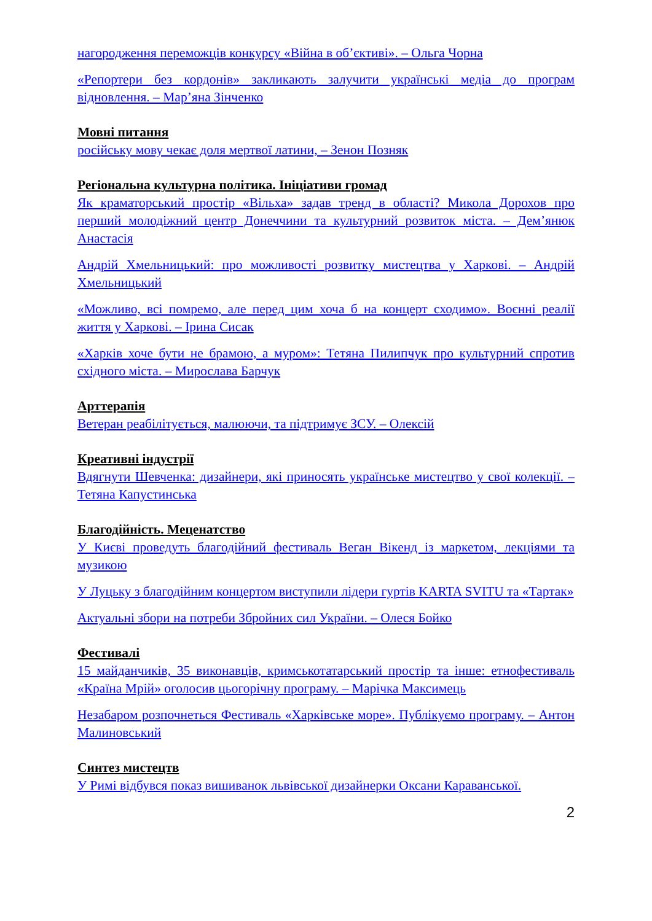нагородження переможців конкурсу «Війна в об’єктиві». – Ольга Чорна
«Репортери без кордонів» закликають залучити українські медіа до програм відновлення. – Мар’яна Зінченко
Мовні питання
російську мову чекає доля мертвої латини, – Зенон Позняк
Регіональна культурна політика. Ініціативи громад
Як краматорський простір «Вільха» задав тренд в області? Микола Дорохов про перший молодіжний центр Донеччини та культурний розвиток міста. – Дем’янюк Анастасія
Андрій Хмельницький: про можливості розвитку мистецтва у Харкові. – Андрій Хмельницький
«Можливо, всі помремо, але перед цим хоча б на концерт сходимо». Воєнні реалії життя у Харкові. – Ірина Сисак
«Харків хоче бути не брамою, а муром»: Тетяна Пилипчук про культурний спротив східного міста. – Мирослава Барчук
Арттерапія
Ветеран реабілітується, малюючи, та підтримує ЗСУ. – Олексій
Креативні індустрії
Вдягнути Шевченка: дизайнери, які приносять українське мистецтво у свої колекції. – Тетяна Капустинська
Благодійність. Меценатство
У Києві проведуть благодійний фестиваль Веган Вікенд із маркетом, лекціями та музикою
У Луцьку з благодійним концертом виступили лідери гуртів KARTA SVITU та «Тартак»
Актуальні збори на потреби Збройних сил України. – Олеся Бойко
Фестивалі
15 майданчиків, 35 виконавців, кримськотатарський простір та інше: етнофестиваль «Країна Мрій» оголосив цьогорічну програму. – Марічка Максимець
Незабаром розпочнеться Фестиваль «Харківське море». Публікуємо програму. – Антон Малиновський
Синтез мистецтв
У Римі відбувся показ вишиванок львівської дизайнерки Оксани Караванської.
2